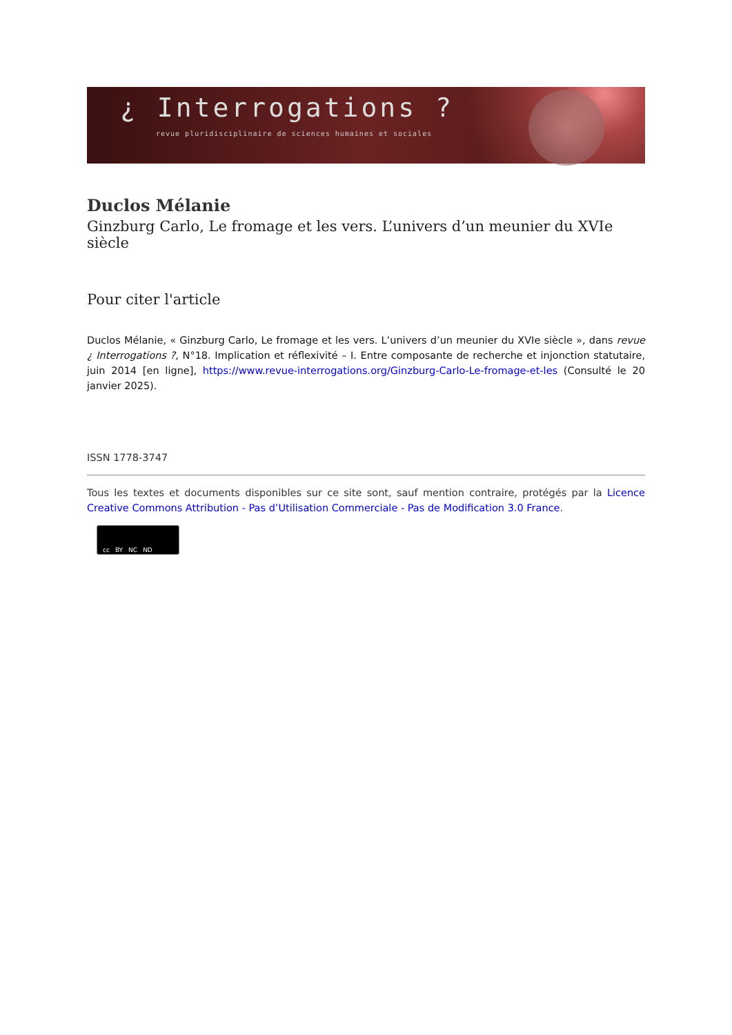¿ Interrogations ?
revue pluridisciplinaire de sciences humaines et sociales
Duclos Mélanie
Ginzburg Carlo, Le fromage et les vers. L’univers d’un meunier du XVIe siècle
Pour citer l'article
Duclos Mélanie, « Ginzburg Carlo, Le fromage et les vers. L’univers d’un meunier du XVIe siècle », dans revue ¿ Interrogations ?, N°18. Implication et réflexivité – I. Entre composante de recherche et injonction statutaire, juin 2014 [en ligne], https://www.revue-interrogations.org/Ginzburg-Carlo-Le-fromage-et-les (Consulté le 20 janvier 2025).
ISSN 1778-3747
Tous les textes et documents disponibles sur ce site sont, sauf mention contraire, protégés par la Licence Creative Commons Attribution - Pas d’Utilisation Commerciale - Pas de Modification 3.0 France.
cc BY NC ND